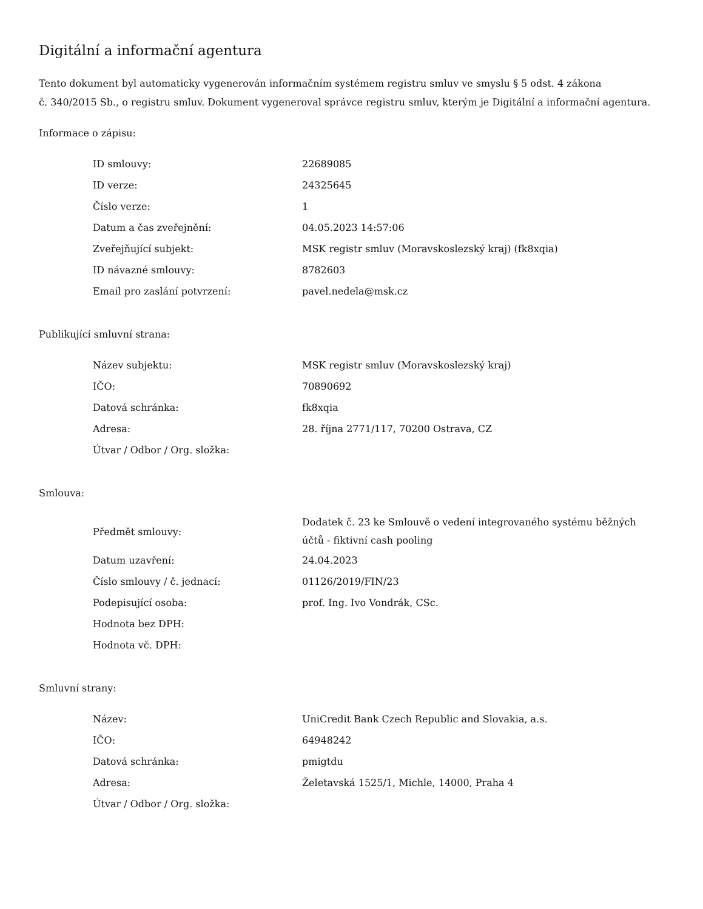Digitální a informační agentura
Tento dokument byl automaticky vygenerován informačním systémem registru smluv ve smyslu § 5 odst. 4 zákona
č. 340/2015 Sb., o registru smluv. Dokument vygeneroval správce registru smluv, kterým je Digitální a informační agentura.
Informace o zápisu:
| ID smlouvy: | 22689085 |
| ID verze: | 24325645 |
| Číslo verze: | 1 |
| Datum a čas zveřejnění: | 04.05.2023 14:57:06 |
| Zveřejňující subjekt: | MSK registr smluv (Moravskoslezský kraj) (fk8xqia) |
| ID návazné smlouvy: | 8782603 |
| Email pro zaslání potvrzení: | pavel.nedela@msk.cz |
Publikující smluvní strana:
| Název subjektu: | MSK registr smluv (Moravskoslezský kraj) |
| IČO: | 70890692 |
| Datová schránka: | fk8xqia |
| Adresa: | 28. října 2771/117, 70200 Ostrava, CZ |
| Útvar / Odbor / Org. složka: | |
Smlouva:
| Předmět smlouvy: | Dodatek č. 23 ke Smlouvě o vedení integrovaného systému běžných účtů - fiktivní cash pooling |
| Datum uzavření: | 24.04.2023 |
| Číslo smlouvy / č. jednací: | 01126/2019/FIN/23 |
| Podepisující osoba: | prof. Ing. Ivo Vondrák, CSc. |
| Hodnota bez DPH: | |
| Hodnota vč. DPH: | |
Smluvní strany:
| Název: | UniCredit Bank Czech Republic and Slovakia, a.s. |
| IČO: | 64948242 |
| Datová schránka: | pmigtdu |
| Adresa: | Želetavská 1525/1, Michle, 14000, Praha 4 |
| Útvar / Odbor / Org. složka: | |